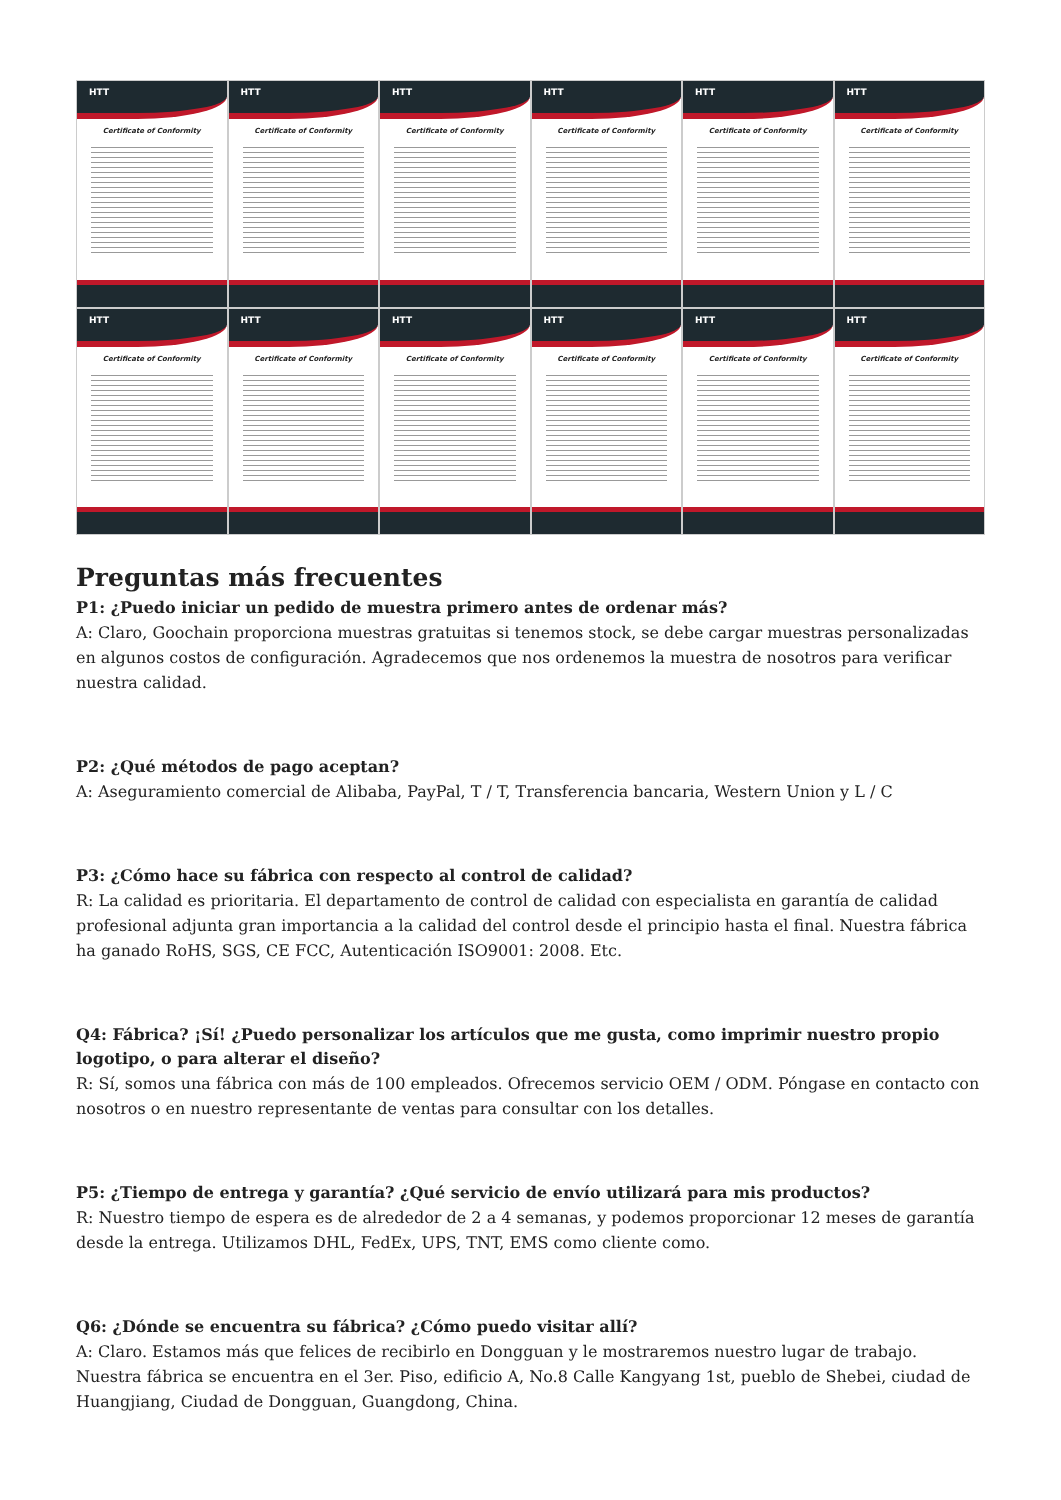HTT
Certificate of Conformity
HTT
Certificate of Conformity
HTT
Certificate of Conformity
HTT
Certificate of Conformity
HTT
Certificate of Conformity
HTT
Certificate of Conformity
HTT
Certificate of Conformity
HTT
Certificate of Conformity
HTT
Certificate of Conformity
HTT
Certificate of Conformity
HTT
Certificate of Conformity
HTT
Certificate of Conformity
Preguntas más frecuentes
P1: ¿Puedo iniciar un pedido de muestra primero antes de ordenar más?
A: Claro, Goochain proporciona muestras gratuitas si tenemos stock, se debe cargar muestras personalizadas en algunos costos de configuración. Agradecemos que nos ordenemos la muestra de nosotros para verificar nuestra calidad.
P2: ¿Qué métodos de pago aceptan?
A: Aseguramiento comercial de Alibaba, PayPal, T / T, Transferencia bancaria, Western Union y L / C
P3: ¿Cómo hace su fábrica con respecto al control de calidad?
R: La calidad es prioritaria. El departamento de control de calidad con especialista en garantía de calidad profesional adjunta gran importancia a la calidad del control desde el principio hasta el final. Nuestra fábrica ha ganado RoHS, SGS, CE FCC, Autenticación ISO9001: 2008. Etc.
Q4: Fábrica? ¡Sí! ¿Puedo personalizar los artículos que me gusta, como imprimir nuestro propio logotipo, o para alterar el diseño?
R: Sí, somos una fábrica con más de 100 empleados. Ofrecemos servicio OEM / ODM. Póngase en contacto con nosotros o en nuestro representante de ventas para consultar con los detalles.
P5: ¿Tiempo de entrega y garantía? ¿Qué servicio de envío utilizará para mis productos?
R: Nuestro tiempo de espera es de alrededor de 2 a 4 semanas, y podemos proporcionar 12 meses de garantía desde la entrega. Utilizamos DHL, FedEx, UPS, TNT, EMS como cliente como.
Q6: ¿Dónde se encuentra su fábrica? ¿Cómo puedo visitar allí?
A: Claro. Estamos más que felices de recibirlo en Dongguan y le mostraremos nuestro lugar de trabajo. Nuestra fábrica se encuentra en el 3er. Piso, edificio A, No.8 Calle Kangyang 1st, pueblo de Shebei, ciudad de Huangjiang, Ciudad de Dongguan, Guangdong, China.